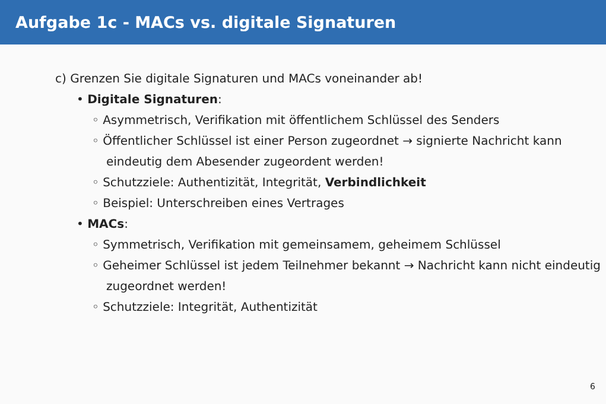Aufgabe 1c - MACs vs. digitale Signaturen
c) Grenzen Sie digitale Signaturen und MACs voneinander ab!
• Digitale Signaturen:
◦ Asymmetrisch, Verifikation mit öffentlichem Schlüssel des Senders
◦ Öffentlicher Schlüssel ist einer Person zugeordnet → signierte Nachricht kann eindeutig dem Abesender zugeordent werden!
◦ Schutzziele: Authentizität, Integrität, Verbindlichkeit
◦ Beispiel: Unterschreiben eines Vertrages
• MACs:
◦ Symmetrisch, Verifikation mit gemeinsamem, geheimem Schlüssel
◦ Geheimer Schlüssel ist jedem Teilnehmer bekannt → Nachricht kann nicht eindeutig zugeordnet werden!
◦ Schutzziele: Integrität, Authentizität
6